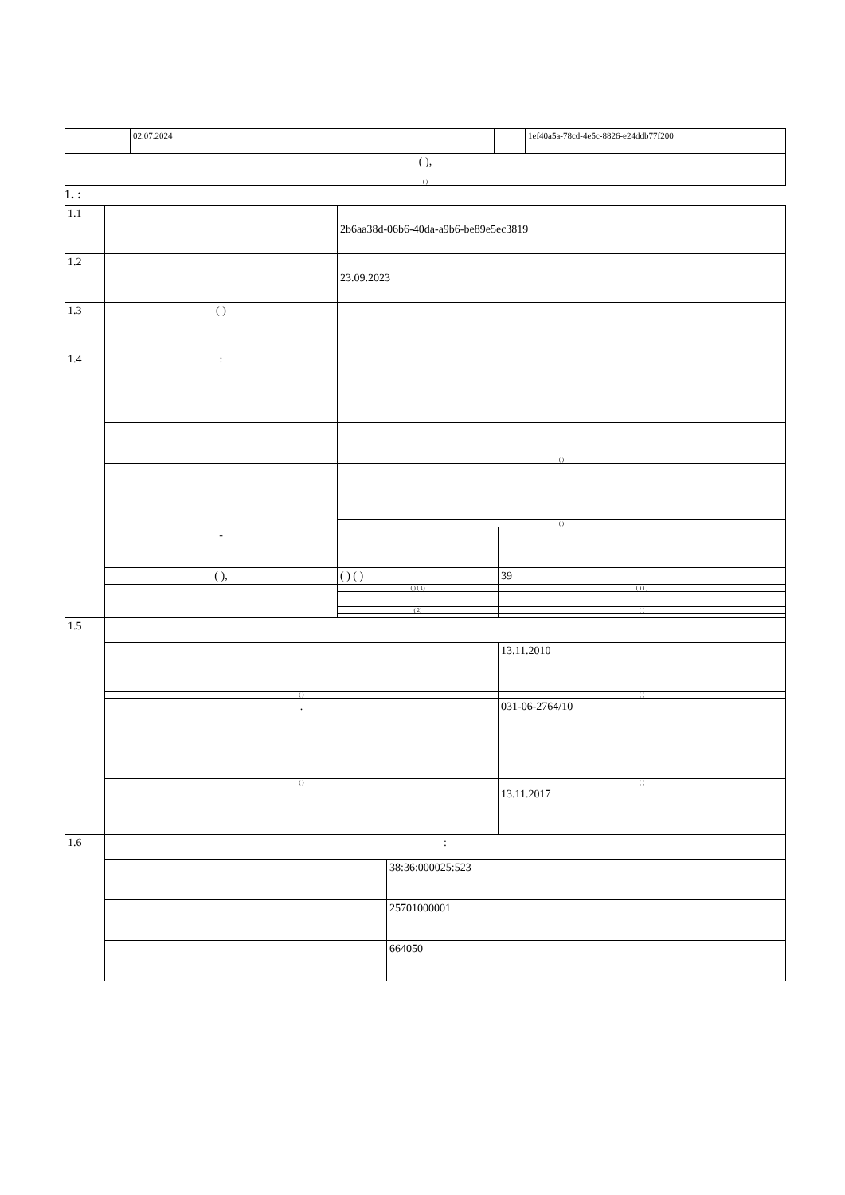| | 02.07.2024 | | 1ef40a5a-78cd-4e5c-8826-e24ddb77f200 |
| ( ), | | | |
| ( ) | | | |
1. :
| 1.1 | | 2b6aa38d-06b6-40da-a9b6-be89e5ec3819 | | |
| 1.2 | | 23.09.2023 | | |
| 1.3 | ( ) | | | |
| 1.4 | : | | | |
| | | ( ) | | |
| | | ( ) | | |
| | - | | | |
| | ( ), | ( ) ( ) | | 39 |
| | | ( ) ( 1) | | ( ) ( ) |
| | | ( 2) | | ( ) |
| 1.5 | | | | |
| | | | | 13.11.2010 |
| | ( ) | | | ( ) |
| | . | | | 031-06-2764/10 |
| | ( ) | | | ( ) |
| | | | | 13.11.2017 |
| 1.6 | : | | | |
| | | | 38:36:000025:523 | |
| | | | 25701000001 | |
| | | | 664050 | |